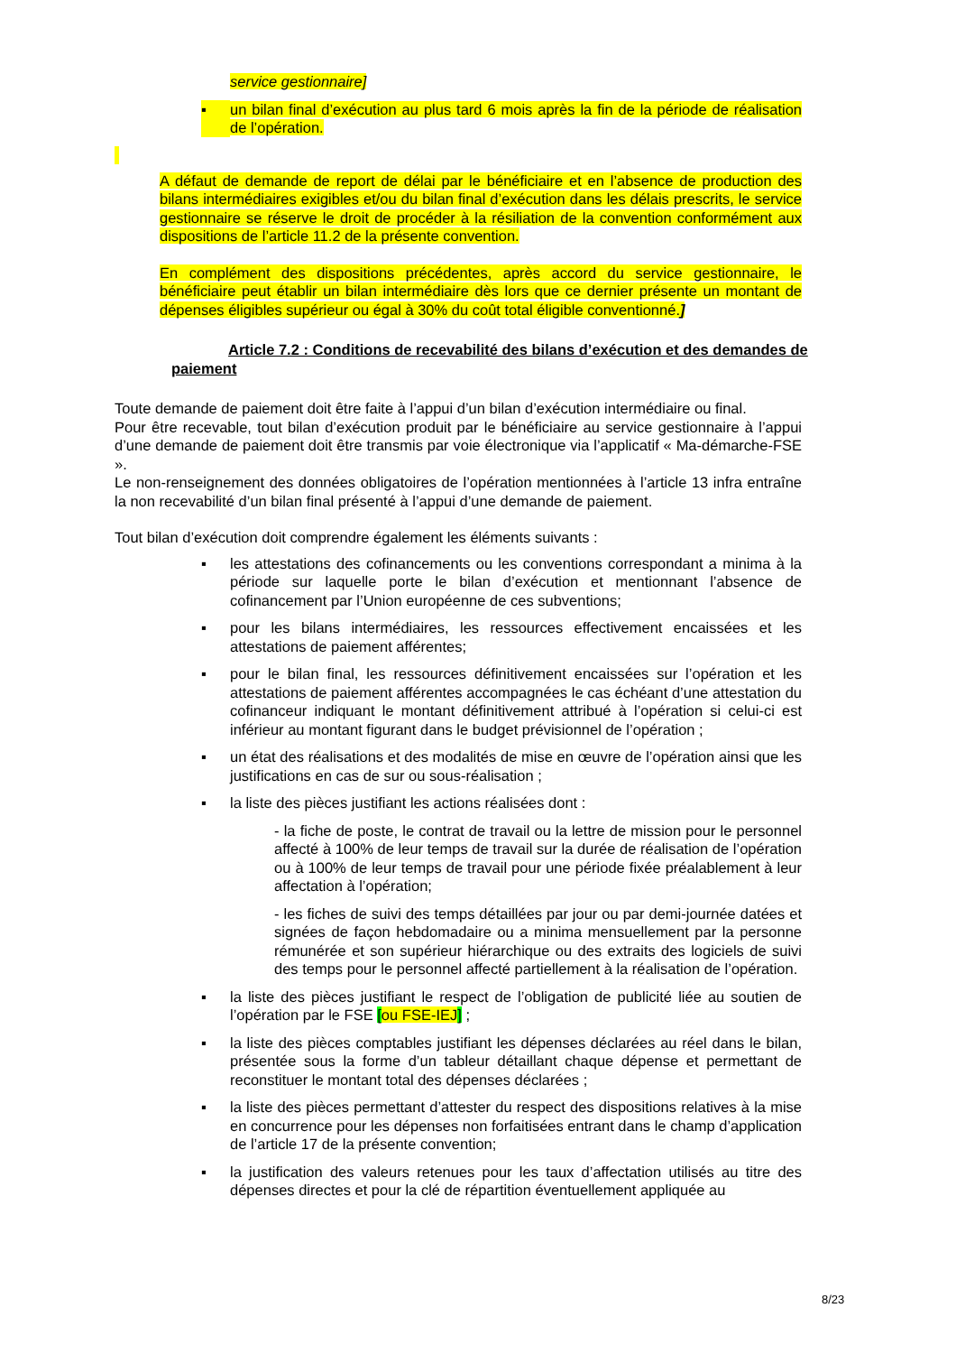service gestionnaire]
▪ un bilan final d’exécution au plus tard 6 mois après la fin de la période de réalisation de l’opération.
A défaut de demande de report de délai par le bénéficiaire et en l’absence de production des bilans intermédiaires exigibles et/ou du bilan final d’exécution dans les délais prescrits, le service gestionnaire se réserve le droit de procéder à la résiliation de la convention conformément aux dispositions de l’article 11.2 de la présente convention.
En complément des dispositions précédentes, après accord du service gestionnaire, le bénéficiaire peut établir un bilan intermédiaire dès lors que ce dernier présente un montant de dépenses éligibles supérieur ou égal à 30% du coût total éligible conventionné.]
Article 7.2 : Conditions de recevabilité des bilans d’exécution et des demandes de paiement
Toute demande de paiement doit être faite à l’appui d’un bilan d’exécution intermédiaire ou final.
Pour être recevable, tout bilan d’exécution produit par le bénéficiaire au service gestionnaire à l’appui d’une demande de paiement doit être transmis par voie électronique via l’applicatif « Ma-démarche-FSE ».
Le non-renseignement des données obligatoires de l’opération mentionnées à l’article 13 infra entraîne la non recevabilité d’un bilan final présenté à l’appui d’une demande de paiement.
Tout bilan d’exécution doit comprendre également les éléments suivants :
▪ les attestations des cofinancements ou les conventions correspondant a minima à la période sur laquelle porte le bilan d’exécution et mentionnant l’absence de cofinancement par l’Union européenne de ces subventions;
▪ pour les bilans intermédiaires, les ressources effectivement encaissées et les attestations de paiement afférentes;
▪ pour le bilan final, les ressources définitivement encaissées sur l’opération et les attestations de paiement afférentes accompagnées le cas échéant d’une attestation du cofinanceur indiquant le montant définitivement attribué à l’opération si celui-ci est inférieur au montant figurant dans le budget prévisionnel de l’opération ;
▪ un état des réalisations et des modalités de mise en œuvre de l’opération ainsi que les justifications en cas de sur ou sous-réalisation ;
▪ la liste des pièces justifiant les actions réalisées dont :
- la fiche de poste, le contrat de travail ou la lettre de mission pour le personnel affecté à 100% de leur temps de travail sur la durée de réalisation de l’opération ou à 100% de leur temps de travail pour une période fixée préalablement à leur affectation à l’opération;
- les fiches de suivi des temps détaillées par jour ou par demi-journée datées et signées de façon hebdomadaire ou a minima mensuellement par la personne rémunérée et son supérieur hiérarchique ou des extraits des logiciels de suivi des temps pour le personnel affecté partiellement à la réalisation de l’opération.
▪ la liste des pièces justifiant le respect de l’obligation de publicité liée au soutien de l’opération par le FSE [ou FSE-IEJ] ;
▪ la liste des pièces comptables justifiant les dépenses déclarées au réel dans le bilan, présentée sous la forme d’un tableur détaillant chaque dépense et permettant de reconstituer le montant total des dépenses déclarées ;
▪ la liste des pièces permettant d’attester du respect des dispositions relatives à la mise en concurrence pour les dépenses non forfaitisées entrant dans le champ d’application de l’article 17 de la présente convention;
▪ la justification des valeurs retenues pour les taux d’affectation utilisés au titre des dépenses directes et pour la clé de répartition éventuellement appliquée au
8/23